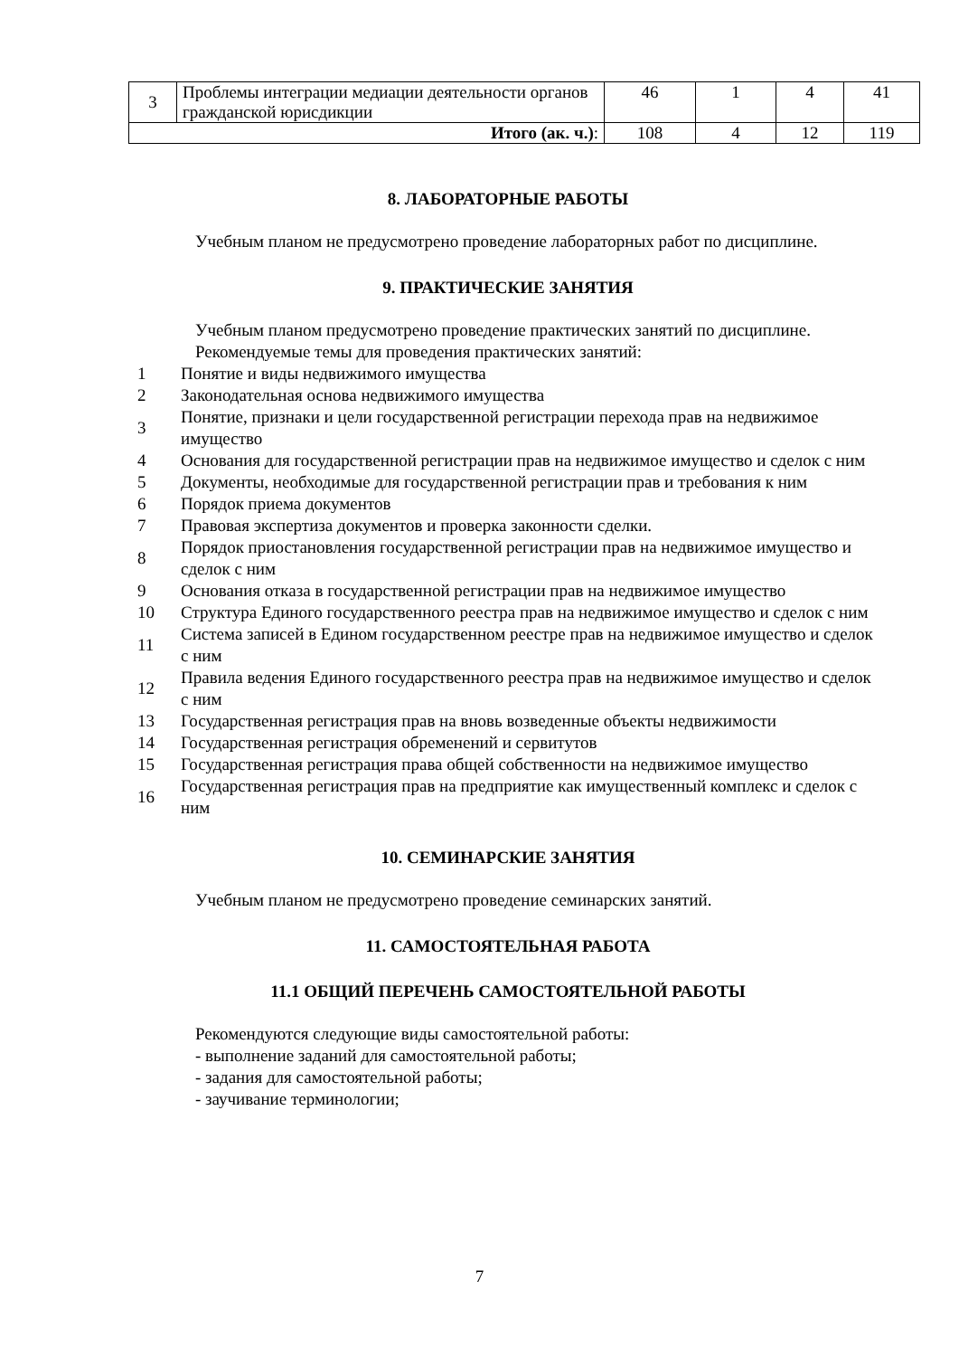| 3 | Проблемы интеграции медиации деятельности органов гражданской юрисдикции | 46 | 1 | 4 | 41 |
| Итого (ак. ч.) : | | 108 | 4 | 12 | 119 |
8. ЛАБОРАТОРНЫЕ РАБОТЫ
Учебным планом не предусмотрено проведение лабораторных работ по дисциплине.
9. ПРАКТИЧЕСКИЕ ЗАНЯТИЯ
Учебным планом предусмотрено проведение практических занятий по дисциплине.
Рекомендуемые темы для проведения практических занятий:
1 Понятие и виды недвижимого имущества
2 Законодательная основа недвижимого имущества
3 Понятие, признаки и цели государственной регистрации перехода прав на недвижимое имущество
4 Основания для государственной регистрации прав на недвижимое имущество и сделок с ним
5 Документы, необходимые для государственной регистрации прав и требования к ним
6 Порядок приема документов
7 Правовая экспертиза документов и проверка законности сделки.
8 Порядок приостановления государственной регистрации прав на недвижимое имущество и сделок с ним
9 Основания отказа в государственной регистрации прав на недвижимое имущество
10 Структура Единого государственного реестра прав на недвижимое имущество и сделок с ним
11 Система записей в Едином государственном реестре прав на недвижимое имущество и сделок с ним
12 Правила ведения Единого государственного реестра прав на недвижимое имущество и сделок с ним
13 Государственная регистрация прав на вновь возведенные объекты недвижимости
14 Государственная регистрация обременений и сервитутов
15 Государственная регистрация права общей собственности на недвижимое имущество
16 Государственная регистрация прав на предприятие как имущественный комплекс и сделок с ним
10. СЕМИНАРСКИЕ ЗАНЯТИЯ
Учебным планом не предусмотрено проведение семинарских занятий.
11. САМОСТОЯТЕЛЬНАЯ РАБОТА
11.1 ОБЩИЙ ПЕРЕЧЕНЬ САМОСТОЯТЕЛЬНОЙ РАБОТЫ
Рекомендуются следующие виды самостоятельной работы:
- выполнение заданий для самостоятельной работы;
- задания для самостоятельной работы;
- заучивание терминологии;
7